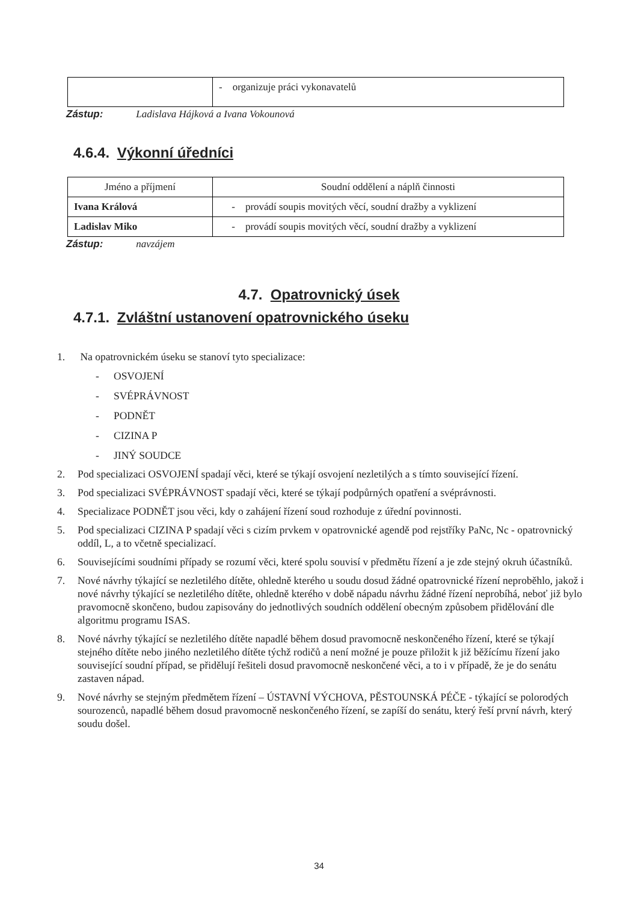| | - organizuje práci vykonavatelů |
Zástup: Ladislava Hájková a Ivana Vokounová
4.6.4. Výkonní úředníci
| Jméno a příjmení | Soudní oddělení a náplň činnosti |
| --- | --- |
| Ivana Králová | - provádí soupis movitých věcí, soudní dražby a vyklizení |
| Ladislav Miko | - provádí soupis movitých věcí, soudní dražby a vyklizení |
Zástup: navzájem
4.7. Opatrovnický úsek
4.7.1. Zvláštní ustanovení opatrovnického úseku
1. Na opatrovnickém úseku se stanoví tyto specializace:
- OSVOJENÍ
- SVÉPRÁVNOST
- PODNĚT
- CIZINA P
- JINÝ SOUDCE
2. Pod specializaci OSVOJENÍ spadají věci, které se týkají osvojení nezletilých a s tímto související řízení.
3. Pod specializaci SVÉPRÁVNOST spadají věci, které se týkají podpůrných opatření a svéprávnosti.
4. Specializace PODNĚT jsou věci, kdy o zahájení řízení soud rozhoduje z úřední povinnosti.
5. Pod specializaci CIZINA P spadají věci s cizím prvkem v opatrovnické agendě pod rejstříky PaNc, Nc - opatrovnický oddíl, L, a to včetně specializací.
6. Souvisejícími soudními případy se rozumí věci, které spolu souvisí v předmětu řízení a je zde stejný okruh účastníků.
7. Nové návrhy týkající se nezletilého dítěte, ohledně kterého u soudu dosud žádné opatrovnické řízení neproběhlo, jakož i nové návrhy týkající se nezletilého dítěte, ohledně kterého v době nápadu návrhu žádné řízení neprobíhá, neboť již bylo pravomocně skončeno, budou zapisovány do jednotlivých soudních oddělení obecným způsobem přidělování dle algoritmu programu ISAS.
8. Nové návrhy týkající se nezletilého dítěte napadlé během dosud pravomocně neskončeného řízení, které se týkají stejného dítěte nebo jiného nezletilého dítěte týchž rodičů a není možné je pouze přiložit k již běžícímu řízení jako související soudní případ, se přidělují řešiteli dosud pravomocně neskončené věci, a to i v případě, že je do senátu zastaven nápad.
9. Nové návrhy se stejným předmětem řízení – ÚSTAVNÍ VÝCHOVA, PĚSTOUNSKÁ PÉČE - týkající se polorodých sourozenců, napadlé během dosud pravomocně neskončeného řízení, se zapíší do senátu, který řeší první návrh, který soudu došel.
34